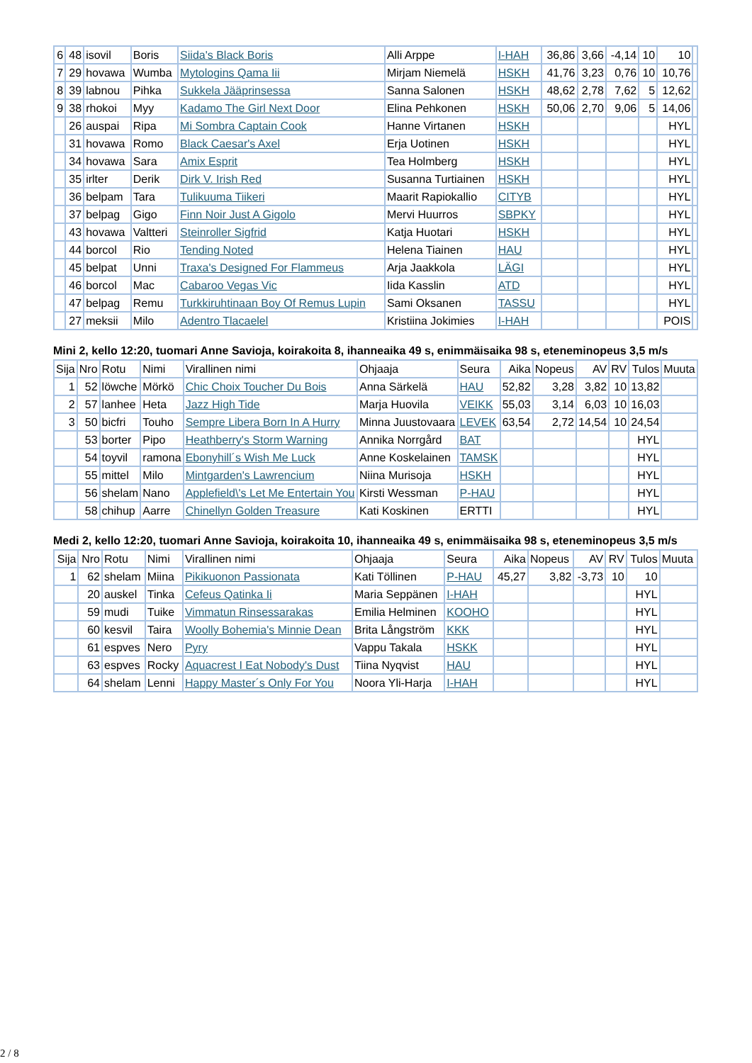| 6 | 48 | isovil | Boris | Siida's Black Boris | Alli Arppe | I-HAH | 36,86 | 3,66 | -4,14 | 10 | 10 | |
| 7 | 29 | hovawa | Wumba | Mytologins Qama Iii | Mirjam Niemelä | HSKH | 41,76 | 3,23 | 0,76 | 10 | 10,76 | |
| 8 | 39 | labnou | Pihka | Sukkela Jääprinsessa | Sanna Salonen | HSKH | 48,62 | 2,78 | 7,62 | 5 | 12,62 | |
| 9 | 38 | rhokoi | Myy | Kadamo The Girl Next Door | Elina Pehkonen | HSKH | 50,06 | 2,70 | 9,06 | 5 | 14,06 | |
| | 26 | auspai | Ripa | Mi Sombra Captain Cook | Hanne Virtanen | HSKH | | | | | HYL | |
| | 31 | hovawa | Romo | Black Caesar's Axel | Erja Uotinen | HSKH | | | | | HYL | |
| | 34 | hovawa | Sara | Amix Esprit | Tea Holmberg | HSKH | | | | | HYL | |
| | 35 | irlter | Derik | Dirk V. Irish Red | Susanna Turtiainen | HSKH | | | | | HYL | |
| | 36 | belpam | Tara | Tulikuuma Tiikeri | Maarit Rapiokallio | CITYB | | | | | HYL | |
| | 37 | belpag | Gigo | Finn Noir Just A Gigolo | Mervi Huurros | SBPKY | | | | | HYL | |
| | 43 | hovawa | Valtteri | Steinroller Sigfrid | Katja Huotari | HSKH | | | | | HYL | |
| | 44 | borcol | Rio | Tending Noted | Helena Tiainen | HAU | | | | | HYL | |
| | 45 | belpat | Unni | Traxa's Designed For Flammeus | Arja Jaakkola | LÄGI | | | | | HYL | |
| | 46 | borcol | Mac | Cabaroo Vegas Vic | Iida Kasslin | ATD | | | | | HYL | |
| | 47 | belpag | Remu | Turkkiruhtinaan Boy Of Remus Lupin | Sami Oksanen | TASSU | | | | | HYL | |
| | 27 | meksii | Milo | Adentro Tlacaelel | Kristiina Jokimies | I-HAH | | | | | POIS | |
Mini 2, kello 12:20, tuomari Anne Savioja, koirakoita 8, ihanneaika 49 s, enimmäisaika 98 s, eteneminopeus 3,5 m/s
| Sija | Nro | Rotu | Nimi | Virallinen nimi | Ohjaaja | Seura | Aika | Nopeus | AV | RV | Tulos | Muuta |
| --- | --- | --- | --- | --- | --- | --- | --- | --- | --- | --- | --- | --- |
| 1 | 52 | löwche | Mörkö | Chic Choix Toucher Du Bois | Anna Särkelä | HAU | 52,82 | 3,28 | 3,82 | 10 | 13,82 | |
| 2 | 57 | lanhee | Heta | Jazz High Tide | Marja Huovila | VEIKK | 55,03 | 3,14 | 6,03 | 10 | 16,03 | |
| 3 | 50 | bicfri | Touho | Sempre Libera Born In A Hurry | Minna Juustovaara | LEVEK | 63,54 | 2,72 | 14,54 | 10 | 24,54 | |
| | 53 | borter | Pipo | Heathberry's Storm Warning | Annika Norrgård | BAT | | | | | HYL | |
| | 54 | toyvil | ramona | Ebonyhill´s Wish Me Luck | Anne Koskelainen | TAMSK | | | | | HYL | |
| | 55 | mittel | Milo | Mintgarden's Lawrencium | Niina Murisoja | HSKH | | | | | HYL | |
| | 56 | shelam | Nano | Applefield\'s Let Me Entertain You | Kirsti Wessman | P-HAU | | | | | HYL | |
| | 58 | chihup | Aarre | Chinellyn Golden Treasure | Kati Koskinen | ERTTI | | | | | HYL | |
Medi 2, kello 12:20, tuomari Anne Savioja, koirakoita 10, ihanneaika 49 s, enimmäisaika 98 s, eteneminopeus 3,5 m/s
| Sija | Nro | Rotu | Nimi | Virallinen nimi | Ohjaaja | Seura | Aika | Nopeus | AV | RV | Tulos | Muuta |
| --- | --- | --- | --- | --- | --- | --- | --- | --- | --- | --- | --- | --- |
| 1 | 62 | shelam | Miina | Pikikuonon Passionata | Kati Töllinen | P-HAU | 45,27 | 3,82 | -3,73 | 10 | 10 | |
| | 20 | auskel | Tinka | Cefeus Qatinka Ii | Maria Seppänen | I-HAH | | | | | HYL | |
| | 59 | mudi | Tuike | Vimmatun Rinsessarakas | Emilia Helminen | KOOHO | | | | | HYL | |
| | 60 | kesvil | Taira | Woolly Bohemia's Minnie Dean | Brita Långström | KKK | | | | | HYL | |
| | 61 | espves | Nero | Pyry | Vappu Takala | HSKK | | | | | HYL | |
| | 63 | espves | Rocky | Aquacrest I Eat Nobody's Dust | Tiina Nyqvist | HAU | | | | | HYL | |
| | 64 | shelam | Lenni | Happy Master´s Only For You | Noora Yli-Harja | I-HAH | | | | | HYL | |
2 / 8